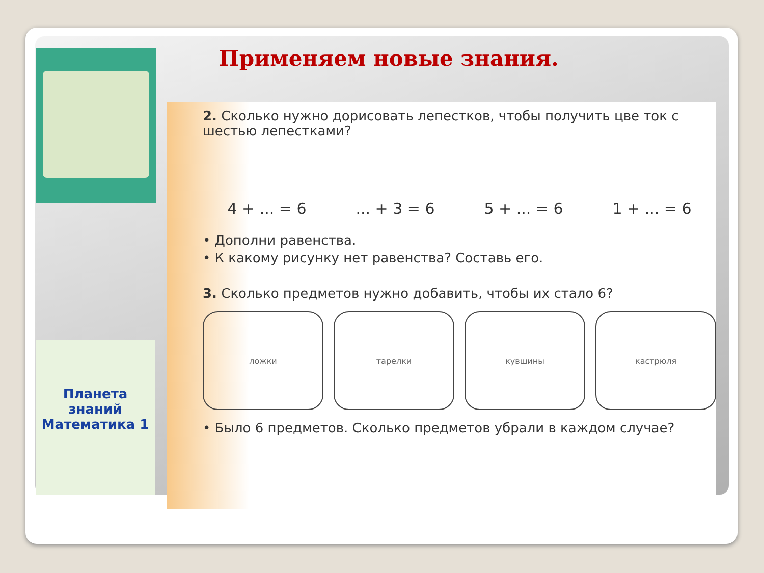Применяем новые знания.
Планета знаний
Математика 1
2. Сколько нужно дорисовать лепестков, чтобы получить цве ток с шестью лепестками?
4 + ... = 6 ... + 3 = 6 5 + ... = 6 1 + ... = 6
• Дополни равенства.
• К какому рисунку нет равенства? Составь его.
3. Сколько предметов нужно добавить, чтобы их стало 6?
ложки тарелки кувшины кастрюля
• Было 6 предметов. Сколько предметов убрали в каждом случае?